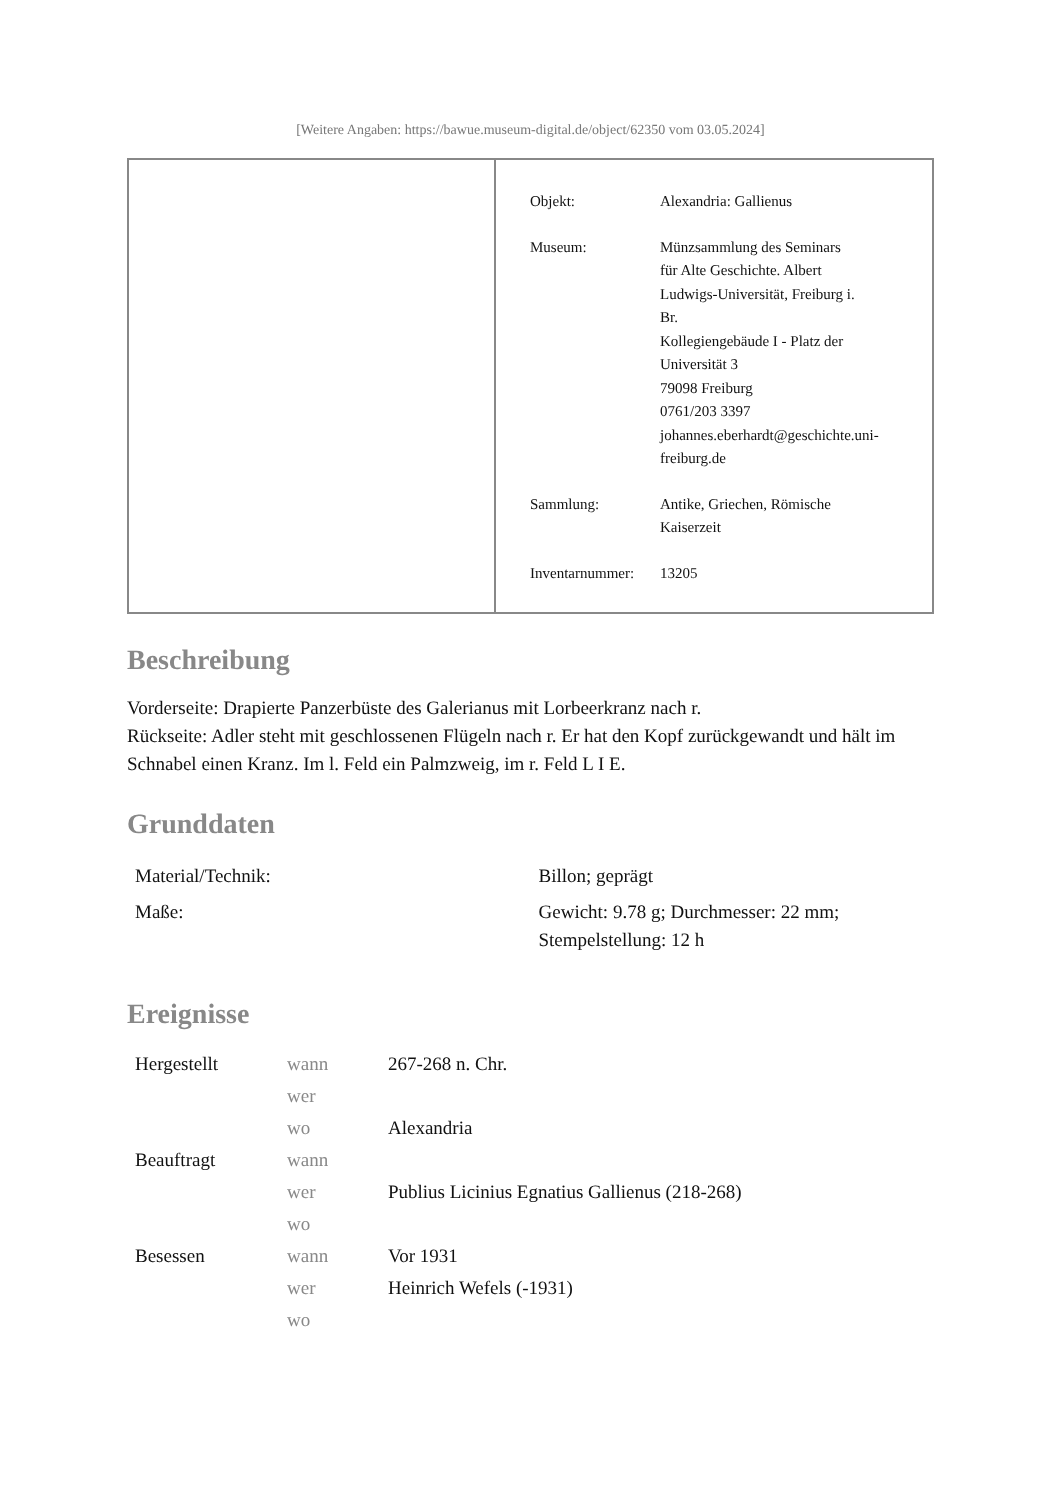[Weitere Angaben: https://bawue.museum-digital.de/object/62350 vom 03.05.2024]
| Objekt: | Alexandria: Gallienus |
| Museum: | Münzsammlung des Seminars für Alte Geschichte. Albert Ludwigs-Universität, Freiburg i. Br. Kollegiengebäude I - Platz der Universität 3 79098 Freiburg 0761/203 3397 johannes.eberhardt@geschichte.uni- freiburg.de |
| Sammlung: | Antike, Griechen, Römische Kaiserzeit |
| Inventarnummer: | 13205 |
Beschreibung
Vorderseite: Drapierte Panzerbüste des Galerianus mit Lorbeerkranz nach r.
Rückseite: Adler steht mit geschlossenen Flügeln nach r. Er hat den Kopf zurückgewandt und hält im Schnabel einen Kranz. Im l. Feld ein Palmzweig, im r. Feld L I E.
Grunddaten
| Material/Technik: | Billon; geprägt |
| Maße: | Gewicht: 9.78 g; Durchmesser: 22 mm; Stempelstellung: 12 h |
Ereignisse
| Hergestellt | wann | 267-268 n. Chr. |
| | wer | |
| | wo | Alexandria |
| Beauftragt | wann | |
| | wer | Publius Licinius Egnatius Gallienus (218-268) |
| | wo | |
| Besessen | wann | Vor 1931 |
| | wer | Heinrich Wefels (-1931) |
| | wo | |